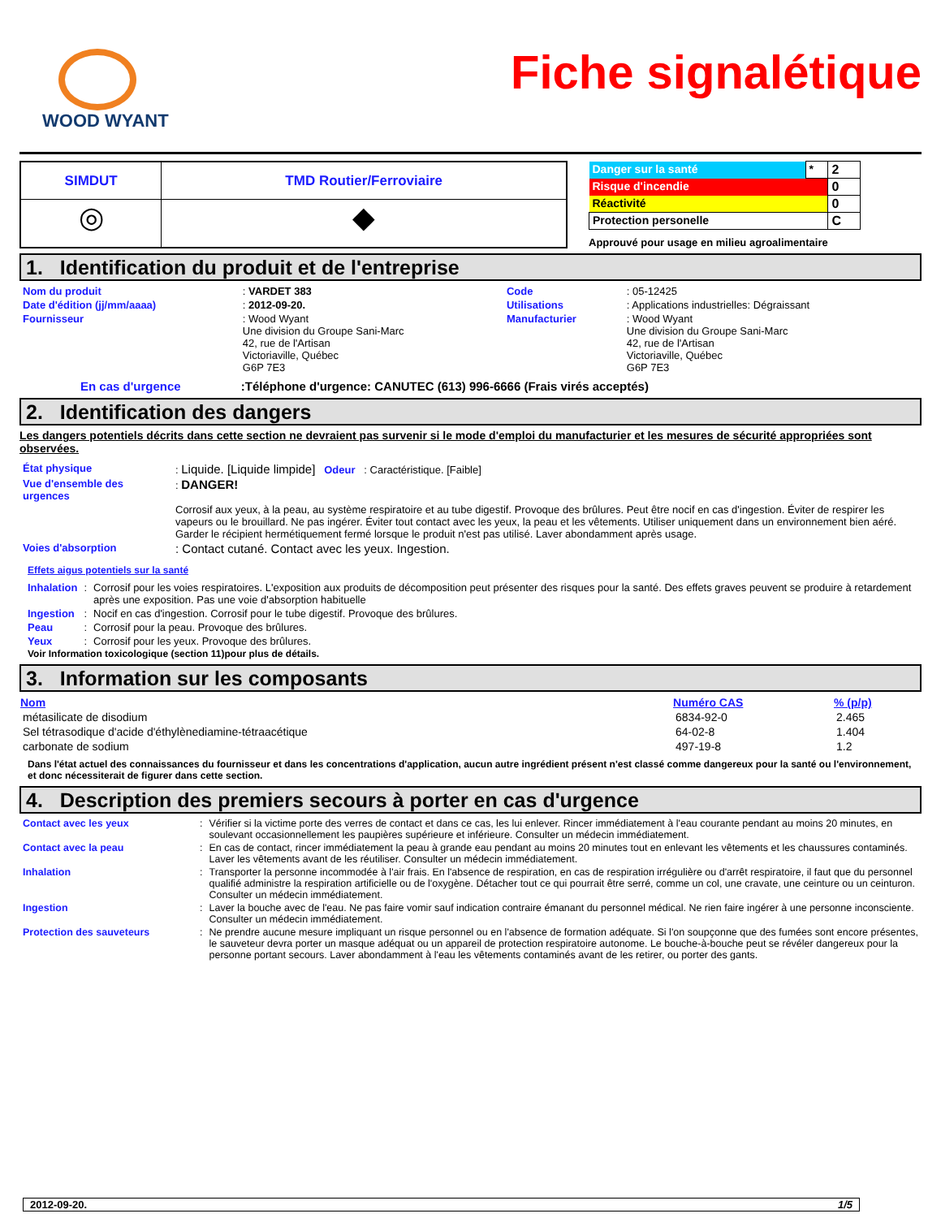WOOD WYANT
Fiche signalétique
| SIMDUT | TMD Routier/Ferroviaire |
| --- | --- |
| ◎ | ◆ |
| Danger sur la santé | * | 2 |
| Risque d'incendie | | 0 |
| Réactivité | | 0 |
| Protection personelle | | C |
Approuvé pour usage en milieu agroalimentaire
1. Identification du produit et de l'entreprise
| Nom du produit | : VARDET 383 | Code | : 05-12425 |
| Date d'édition (jj/mm/aaaa) | : 2012-09-20. | Utilisations | : Applications industrielles: Dégraissant |
| Fournisseur | : Wood Wyant Une division du Groupe Sani-Marc 42, rue de l'Artisan Victoriaville, Québec G6P 7E3 | Manufacturier | : Wood Wyant Une division du Groupe Sani-Marc 42, rue de l'Artisan Victoriaville, Québec G6P 7E3 |
En cas d'urgence :Téléphone d'urgence: CANUTEC (613) 996-6666 (Frais virés acceptés)
2. Identification des dangers
Les dangers potentiels décrits dans cette section ne devraient pas survenir si le mode d'emploi du manufacturier et les mesures de sécurité appropriées sont observées.
| État physique | : Liquide. [Liquide limpide] Odeur : Caractéristique. [Faible] |
| Vue d'ensemble des urgences | : DANGER! Corrosif aux yeux, à la peau, au système respiratoire et au tube digestif. Provoque des brûlures. Peut être nocif en cas d'ingestion. Éviter de respirer les vapeurs ou le brouillard. Ne pas ingérer. Éviter tout contact avec les yeux, la peau et les vêtements. Utiliser uniquement dans un environnement bien aéré. Garder le récipient hermétiquement fermé lorsque le produit n'est pas utilisé. Laver abondamment après usage. |
| Voies d'absorption | : Contact cutané. Contact avec les yeux. Ingestion. |
Effets aigus potentiels sur la santé
| Inhalation | : | Corrosif pour les voies respiratoires. L'exposition aux produits de décomposition peut présenter des risques pour la santé. Des effets graves peuvent se produire à retardement après une exposition. Pas une voie d'absorption habituelle |
| Ingestion | : | Nocif en cas d'ingestion. Corrosif pour le tube digestif. Provoque des brûlures. |
| Peau | : | Corrosif pour la peau. Provoque des brûlures. |
| Yeux | : | Corrosif pour les yeux. Provoque des brûlures. |
Voir Information toxicologique (section 11)pour plus de détails.
3. Information sur les composants
| Nom | Numéro CAS | % (p/p) |
| --- | --- | --- |
| métasilicate de disodium | 6834-92-0 | 2.465 |
| Sel tétrasodique d'acide d'éthylènediamine-tétraacétique | 64-02-8 | 1.404 |
| carbonate de sodium | 497-19-8 | 1.2 |
Dans l'état actuel des connaissances du fournisseur et dans les concentrations d'application, aucun autre ingrédient présent n'est classé comme dangereux pour la santé ou l'environnement, et donc nécessiterait de figurer dans cette section.
4. Description des premiers secours à porter en cas d'urgence
| Contact avec les yeux | : | Vérifier si la victime porte des verres de contact et dans ce cas, les lui enlever. Rincer immédiatement à l'eau courante pendant au moins 20 minutes, en soulevant occasionnellement les paupières supérieure et inférieure. Consulter un médecin immédiatement. |
| Contact avec la peau | : | En cas de contact, rincer immédiatement la peau à grande eau pendant au moins 20 minutes tout en enlevant les vêtements et les chaussures contaminés. Laver les vêtements avant de les réutiliser. Consulter un médecin immédiatement. |
| Inhalation | : | Transporter la personne incommodée à l'air frais. En l'absence de respiration, en cas de respiration irrégulière ou d'arrêt respiratoire, il faut que du personnel qualifié administre la respiration artificielle ou de l'oxygène. Détacher tout ce qui pourrait être serré, comme un col, une cravate, une ceinture ou un ceinturon. Consulter un médecin immédiatement. |
| Ingestion | : | Laver la bouche avec de l'eau. Ne pas faire vomir sauf indication contraire émanant du personnel médical. Ne rien faire ingérer à une personne inconsciente. Consulter un médecin immédiatement. |
| Protection des sauveteurs | : | Ne prendre aucune mesure impliquant un risque personnel ou en l'absence de formation adéquate. Si l'on soupçonne que des fumées sont encore présentes, le sauveteur devra porter un masque adéquat ou un appareil de protection respiratoire autonome. Le bouche-à-bouche peut se révéler dangereux pour la personne portant secours. Laver abondamment à l'eau les vêtements contaminés avant de les retirer, ou porter des gants. |
2012-09-20. 1/5